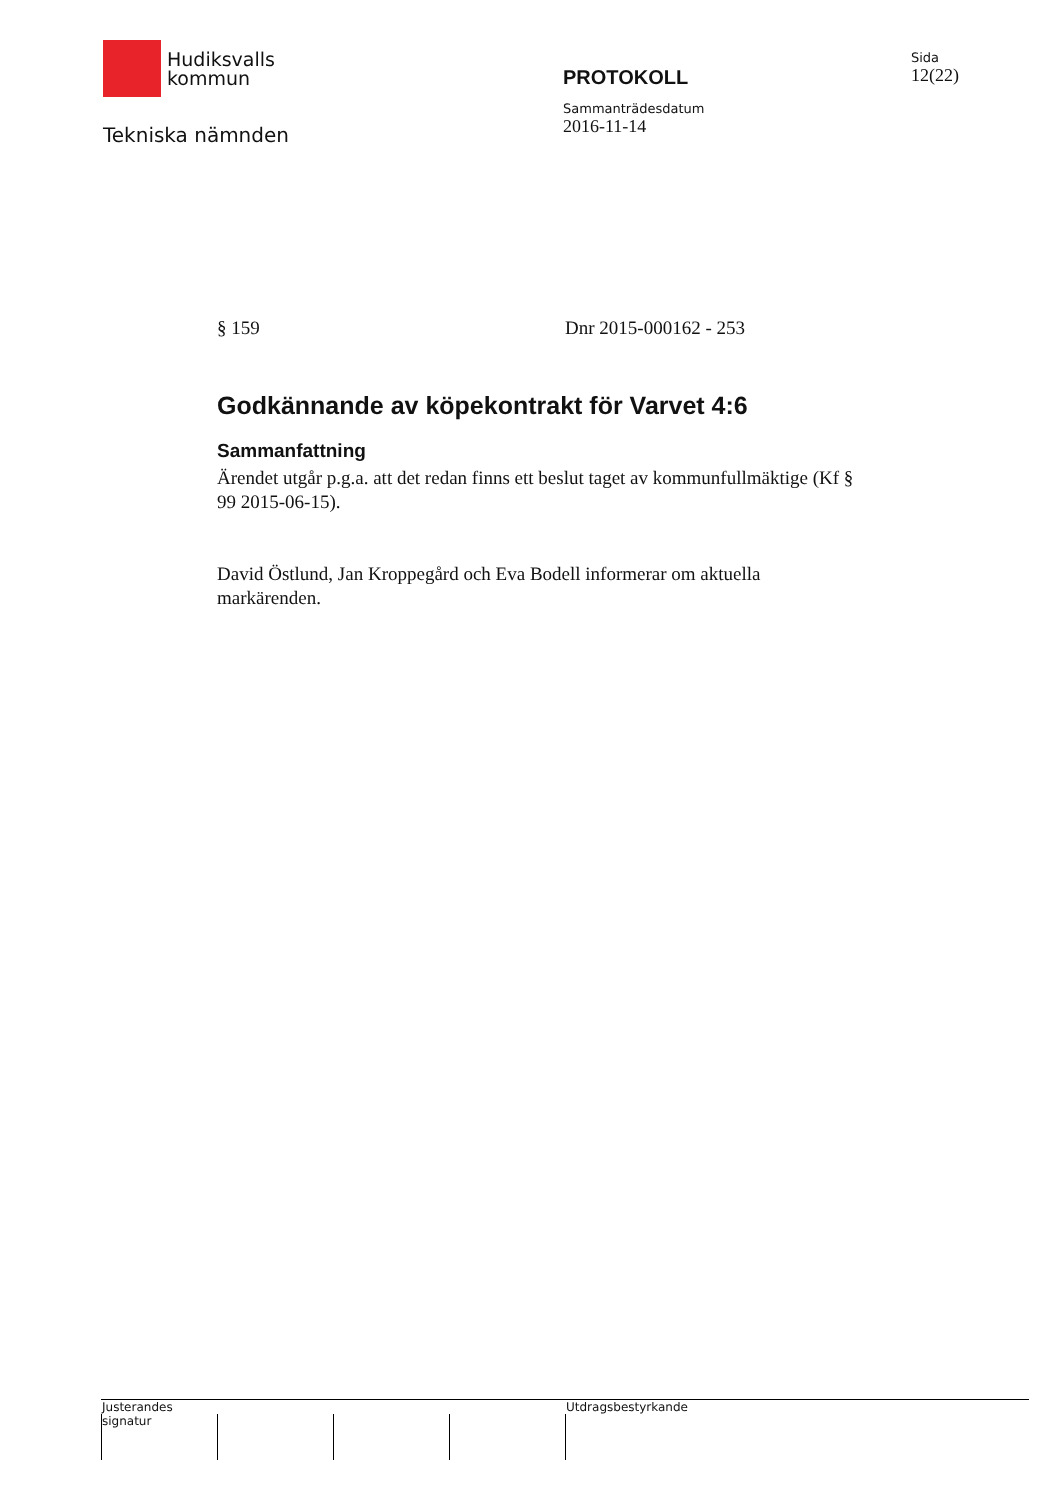Hudiksvalls
kommun
Tekniska nämnden
PROTOKOLL
Sammanträdesdatum
2016-11-14
Sida
12(22)
§ 159 Dnr 2015-000162 - 253
Godkännande av köpekontrakt för Varvet 4:6
Sammanfattning
Ärendet utgår p.g.a. att det redan finns ett beslut taget av kommunfullmäktige (Kf § 99 2015-06-15).
David Östlund, Jan Kroppegård och Eva Bodell informerar om aktuella markärenden.
Justerandes signatur
Utdragsbestyrkande